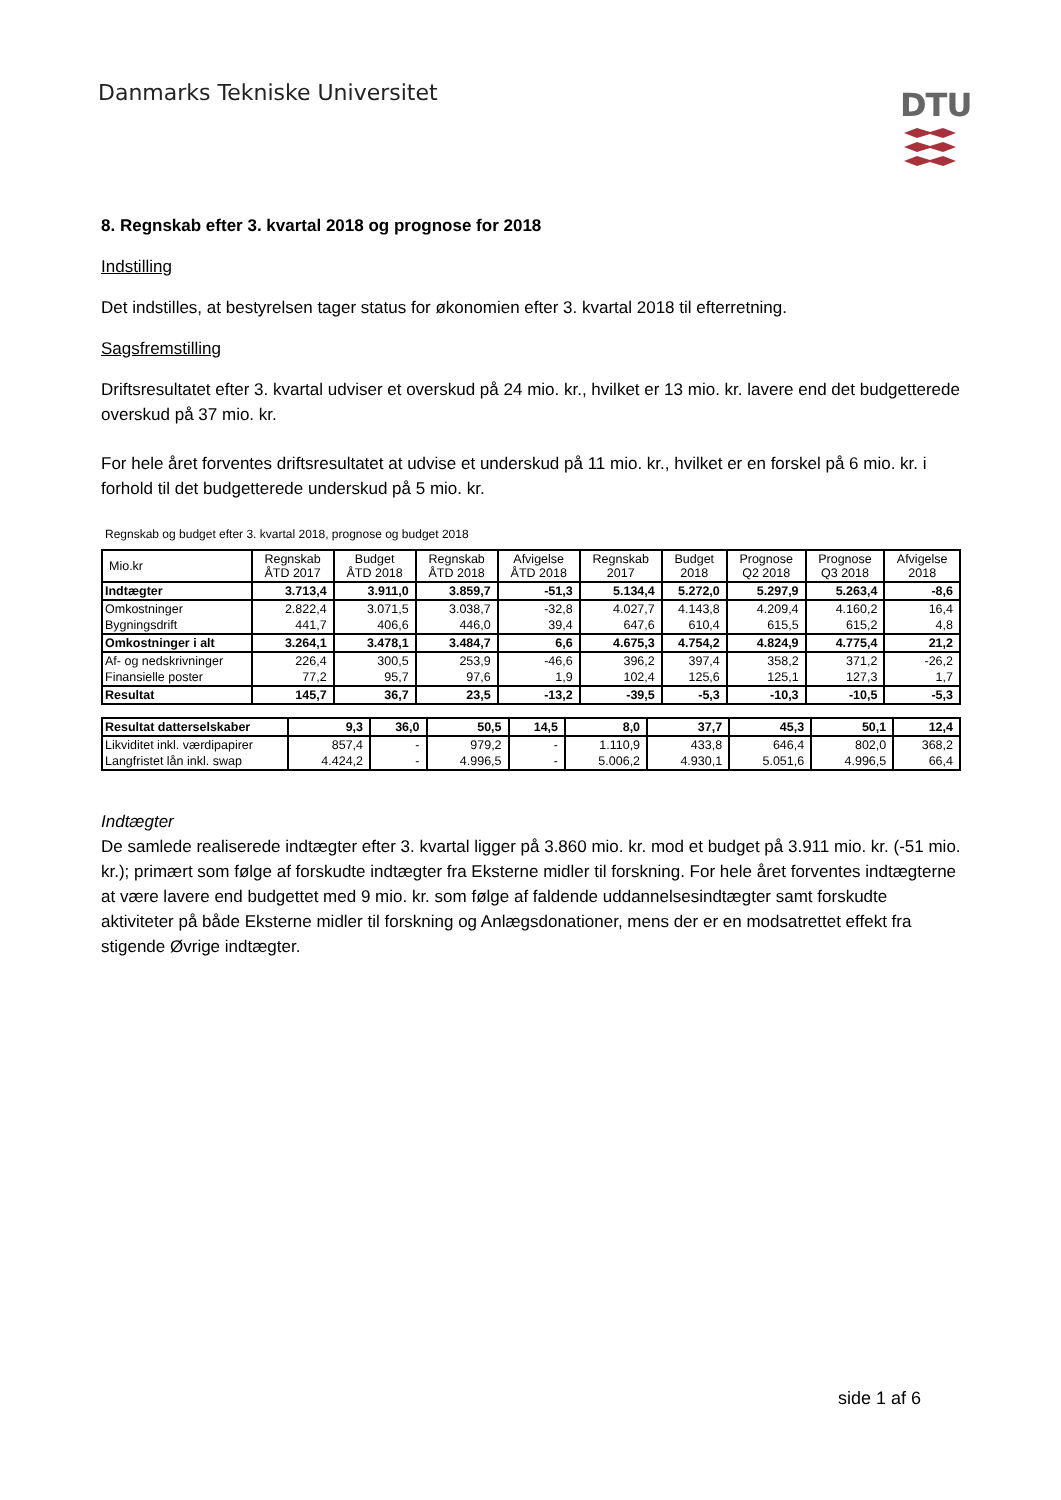Danmarks Tekniske Universitet DTU
8. Regnskab efter 3. kvartal 2018 og prognose for 2018
Indstilling
Det indstilles, at bestyrelsen tager status for økonomien efter 3. kvartal 2018 til efterretning.
Sagsfremstilling
Driftsresultatet efter 3. kvartal udviser et overskud på 24 mio. kr., hvilket er 13 mio. kr. lavere end det budgetterede overskud på 37 mio. kr.
For hele året forventes driftsresultatet at udvise et underskud på 11 mio. kr., hvilket er en forskel på 6 mio. kr. i forhold til det budgetterede underskud på 5 mio. kr.
Regnskab og budget efter 3. kvartal 2018, prognose og budget 2018
| Mio.kr | Regnskab ÅTD 2017 | Budget ÅTD 2018 | Regnskab ÅTD 2018 | Afvigelse ÅTD 2018 | Regnskab 2017 | Budget 2018 | Prognose Q2 2018 | Prognose Q3 2018 | Afvigelse 2018 |
| --- | --- | --- | --- | --- | --- | --- | --- | --- | --- |
| Indtægter | 3.713,4 | 3.911,0 | 3.859,7 | -51,3 | 5.134,4 | 5.272,0 | 5.297,9 | 5.263,4 | -8,6 |
| Omkostninger | 2.822,4 | 3.071,5 | 3.038,7 | -32,8 | 4.027,7 | 4.143,8 | 4.209,4 | 4.160,2 | 16,4 |
| Bygningsdrift | 441,7 | 406,6 | 446,0 | 39,4 | 647,6 | 610,4 | 615,5 | 615,2 | 4,8 |
| Omkostninger i alt | 3.264,1 | 3.478,1 | 3.484,7 | 6,6 | 4.675,3 | 4.754,2 | 4.824,9 | 4.775,4 | 21,2 |
| Af- og nedskrivninger | 226,4 | 300,5 | 253,9 | -46,6 | 396,2 | 397,4 | 358,2 | 371,2 | -26,2 |
| Finansielle poster | 77,2 | 95,7 | 97,6 | 1,9 | 102,4 | 125,6 | 125,1 | 127,3 | 1,7 |
| Resultat | 145,7 | 36,7 | 23,5 | -13,2 | -39,5 | -5,3 | -10,3 | -10,5 | -5,3 |
| Resultat datterselskaber | 9,3 | 36,0 | 50,5 | 14,5 | 8,0 | 37,7 | 45,3 | 50,1 | 12,4 |
| Likviditet inkl. værdipapirer | 857,4 | - | 979,2 | - | 1.110,9 | 433,8 | 646,4 | 802,0 | 368,2 |
| Langfristet lån inkl. swap | 4.424,2 | - | 4.996,5 | - | 5.006,2 | 4.930,1 | 5.051,6 | 4.996,5 | 66,4 |
Indtægter
De samlede realiserede indtægter efter 3. kvartal ligger på 3.860 mio. kr. mod et budget på 3.911 mio. kr. (-51 mio. kr.); primært som følge af forskudte indtægter fra Eksterne midler til forskning. For hele året forventes indtægterne at være lavere end budgettet med 9 mio. kr. som følge af faldende uddannelsesindtægter samt forskudte aktiviteter på både Eksterne midler til forskning og Anlægsdonationer, mens der er en modsatrettet effekt fra stigende Øvrige indtægter.
side 1 af 6